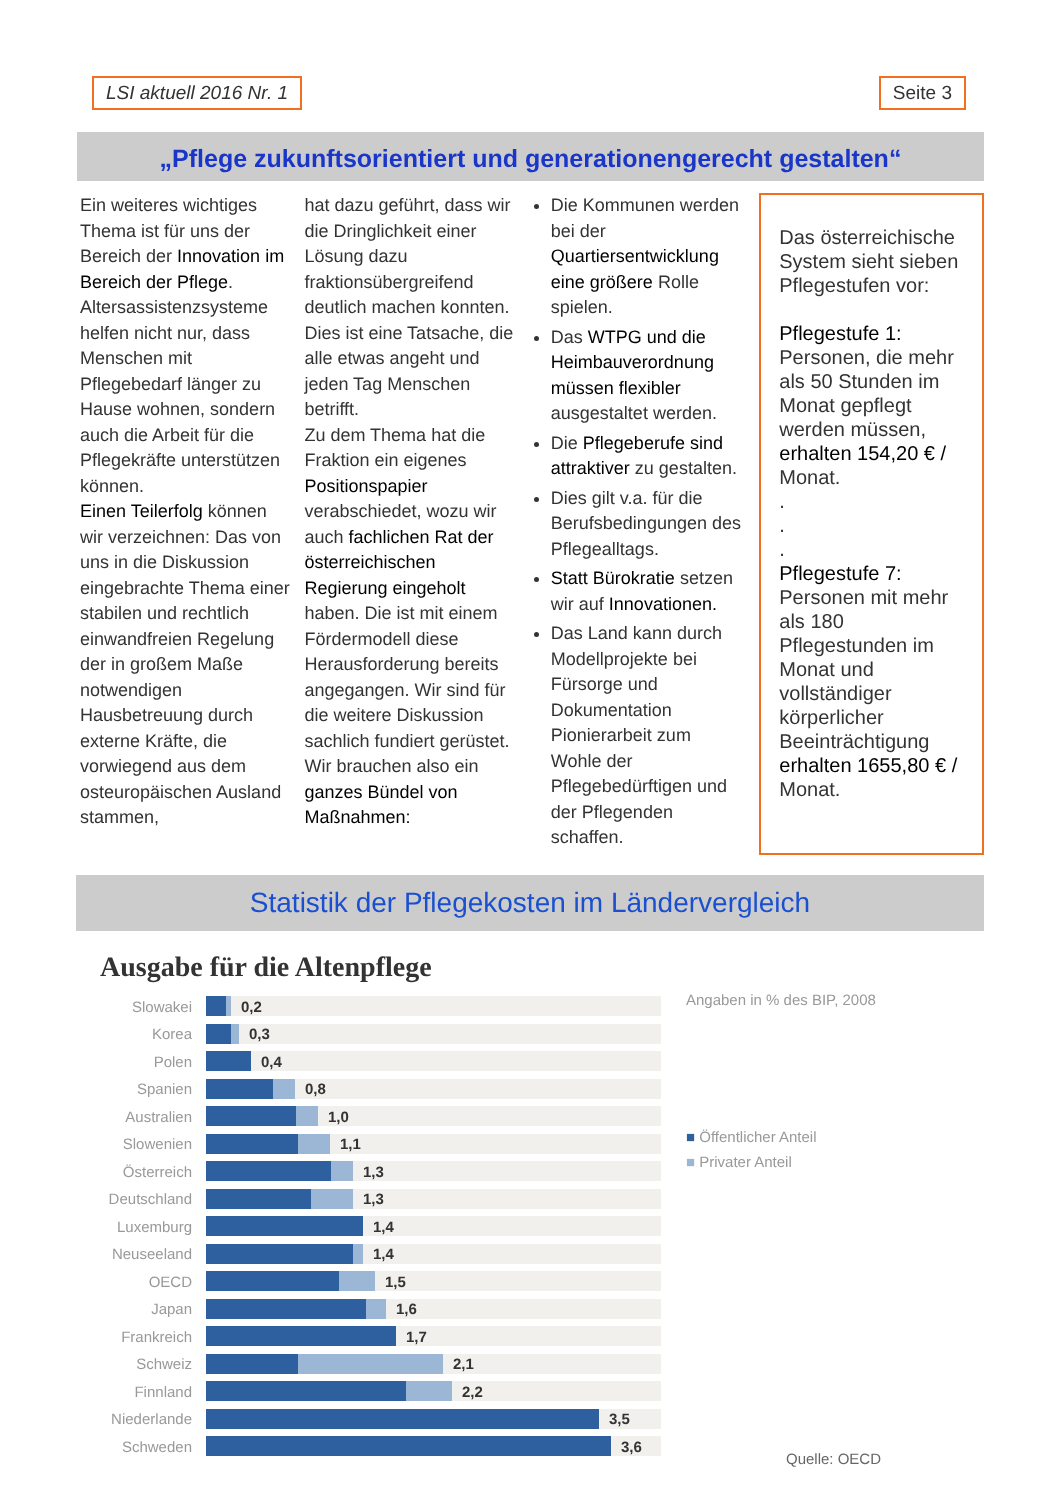LSI aktuell 2016 Nr. 1 Seite 3
„Pflege zukunftsorientiert und generationengerecht gestalten“
Ein weiteres wichtiges Thema ist für uns der Bereich der Innovation im Bereich der Pflege. Altersassistenzsysteme helfen nicht nur, dass Menschen mit Pflegebedarf länger zu Hause wohnen, sondern auch die Arbeit für die Pflegekräfte unterstützen können.
Einen Teilerfolg können wir verzeichnen: Das von uns in die Diskussion eingebrachte Thema einer stabilen und rechtlich einwandfreien Regelung der in großem Maße notwendigen Hausbetreuung durch externe Kräfte, die vorwiegend aus dem osteuropäischen Ausland stammen,
hat dazu geführt, dass wir die Dringlichkeit einer Lösung dazu fraktionsübergreifend deutlich machen konnten. Dies ist eine Tatsache, die alle etwas angeht und jeden Tag Menschen betrifft.
Zu dem Thema hat die Fraktion ein eigenes Positionspapier verabschiedet, wozu wir auch fachlichen Rat der österreichischen Regierung eingeholt haben. Die ist mit einem Fördermodell diese Herausforderung bereits angegangen. Wir sind für die weitere Diskussion sachlich fundiert gerüstet. Wir brauchen also ein ganzes Bündel von Maßnahmen:
Die Kommunen werden bei der Quartiersentwicklung eine größere Rolle spielen.
Das WTPG und die Heimbauverordnung müssen flexibler ausgestaltet werden.
Die Pflegeberufe sind attraktiver zu gestalten.
Dies gilt v.a. für die Berufsbedingungen des Pflegealltags.
Statt Bürokratie setzen wir auf Innovationen.
Das Land kann durch Modellprojekte bei Fürsorge und Dokumentation Pionierarbeit zum Wohle der Pflegebedürftigen und der Pflegenden schaffen.
Das österreichische System sieht sieben Pflegestufen vor:
Pflegestufe 1:
Personen, die mehr als 50 Stunden im Monat gepflegt werden müssen, erhalten 154,20 € / Monat.
.
.
.
Pflegestufe 7:
Personen mit mehr als 180 Pflegestunden im Monat und vollständiger körperlicher Beeinträchtigung erhalten 1655,80 € / Monat.
Statistik der Pflegekosten im Ländervergleich
Ausgabe für die Altenpflege
Slowakei
0,2
Korea
0,3
Polen
0,4
Spanien
0,8
Australien
1,0
Slowenien
1,1
Österreich
1,3
Deutschland
1,3
Luxemburg
1,4
Neuseeland
1,4
OECD
1,5
Japan
1,6
Frankreich
1,7
Schweiz
2,1
Finnland
2,2
Niederlande
3,5
Schweden
3,6
Angaben in % des BIP, 2008
■ Öffentlicher Anteil
■ Privater Anteil
Quelle: OECD